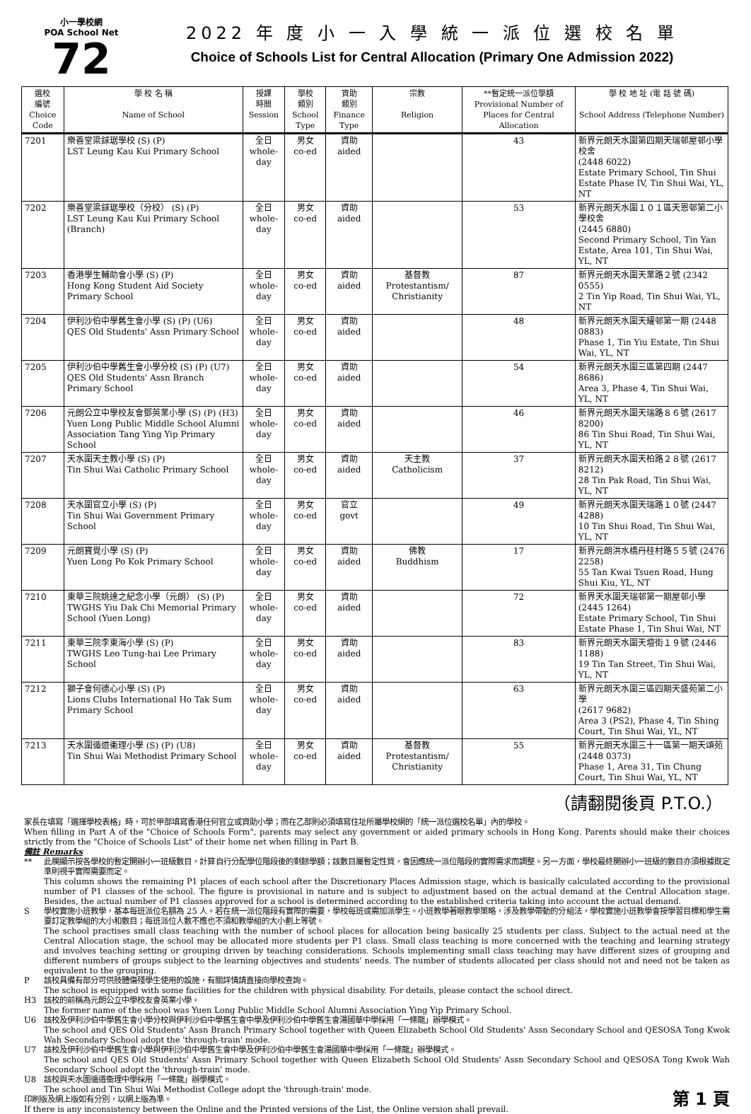小一學校網
POA School Net
72
2022 年 度 小 一 入 學 統 一 派 位 選 校 名 單
Choice of Schools List for Central Allocation (Primary One Admission 2022)
| 選校 編號 Choice Code | 學 校 名 稱 Name of School | 授課 時間 Session | 學校 類別 School Type | 資助 類別 Finance Type | 宗教 Religion | **暫定統一派位學額 Provisional Number of Places for Central Allocation | 學 校 地 址 (電 話 號 碼) School Address (Telephone Number) |
| --- | --- | --- | --- | --- | --- | --- | --- |
| 7201 | 樂善堂梁銶琚學校 (S) (P) LST Leung Kau Kui Primary School | 全日 whole-day | 男女 co-ed | 資助 aided | | 43 | 新界元朗天水圍第四期天瑞邨屋邨小學校舍 (2448 6022) Estate Primary School, Tin Shui Estate Phase IV, Tin Shui Wai, YL, NT |
| 7202 | 樂善堂梁銶琚學校（分校） (S) (P) LST Leung Kau Kui Primary School (Branch) | 全日 whole-day | 男女 co-ed | 資助 aided | | 53 | 新界元朗天水圍１０１區天恩邨第二小學校舍 (2445 6880) Second Primary School, Tin Yan Estate, Area 101, Tin Shui Wai, YL, NT |
| 7203 | 香港學生輔助會小學 (S) (P) Hong Kong Student Aid Society Primary School | 全日 whole-day | 男女 co-ed | 資助 aided | 基督教 Protestantism/ Christianity | 87 | 新界元朗天水圍天業路２號 (2342 0555) 2 Tin Yip Road, Tin Shui Wai, YL, NT |
| 7204 | 伊利沙伯中學舊生會小學 (S) (P) (U6) QES Old Students' Assn Primary School | 全日 whole-day | 男女 co-ed | 資助 aided | | 48 | 新界元朗天水圍天耀邨第一期 (2448 0883) Phase 1, Tin Yiu Estate, Tin Shui Wai, YL, NT |
| 7205 | 伊利沙伯中學舊生會小學分校 (S) (P) (U7) QES Old Students' Assn Branch Primary School | 全日 whole-day | 男女 co-ed | 資助 aided | | 54 | 新界元朗天水圍三區第四期 (2447 8686) Area 3, Phase 4, Tin Shui Wai, YL, NT |
| 7206 | 元朗公立中學校友會鄧英業小學 (S) (P) (H3) Yuen Long Public Middle School Alumni Association Tang Ying Yip Primary School | 全日 whole-day | 男女 co-ed | 資助 aided | | 46 | 新界元朗天水圍天瑞路８６號 (2617 8200) 86 Tin Shui Road, Tin Shui Wai, YL, NT |
| 7207 | 天水圍天主教小學 (S) (P) Tin Shui Wai Catholic Primary School | 全日 whole-day | 男女 co-ed | 資助 aided | 天主教 Catholicism | 37 | 新界元朗天水圍天柏路２８號 (2617 8212) 28 Tin Pak Road, Tin Shui Wai, YL, NT |
| 7208 | 天水圍官立小學 (S) (P) Tin Shui Wai Government Primary School | 全日 whole-day | 男女 co-ed | 官立 govt | | 49 | 新界元朗天水圍天瑞路１０號 (2447 4288) 10 Tin Shui Road, Tin Shui Wai, YL, NT |
| 7209 | 元朗寶覺小學 (S) (P) Yuen Long Po Kok Primary School | 全日 whole-day | 男女 co-ed | 資助 aided | 佛教 Buddhism | 17 | 新界元朗洪水橋丹桂村路５５號 (2476 2258) 55 Tan Kwai Tsuen Road, Hung Shui Kiu, YL, NT |
| 7210 | 東華三院姚達之紀念小學（元朗） (S) (P) TWGHS Yiu Dak Chi Memorial Primary School (Yuen Long) | 全日 whole-day | 男女 co-ed | 資助 aided | | 72 | 新界天水圍天瑞邨第一期屋邨小學 (2445 1264) Estate Primary School, Tin Shui Estate Phase 1, Tin Shui Wai, NT |
| 7211 | 東華三院李東海小學 (S) (P) TWGHS Leo Tung-hai Lee Primary School | 全日 whole-day | 男女 co-ed | 資助 aided | | 83 | 新界元朗天水圍天壇街１９號 (2446 1188) 19 Tin Tan Street, Tin Shui Wai, YL, NT |
| 7212 | 獅子會何德心小學 (S) (P) Lions Clubs International Ho Tak Sum Primary School | 全日 whole-day | 男女 co-ed | 資助 aided | | 63 | 新界元朗天水圍三區四期天盛苑第二小學 (2617 9682) Area 3 (PS2), Phase 4, Tin Shing Court, Tin Shui Wai, YL, NT |
| 7213 | 天水圍循道衞理小學 (S) (P) (U8) Tin Shui Wai Methodist Primary School | 全日 whole-day | 男女 co-ed | 資助 aided | 基督教 Protestantism/ Christianity | 55 | 新界元朗天水圍三十一區第一期天頌苑 (2448 0373) Phase 1, Area 31, Tin Chung Court, Tin Shui Wai, YL, NT |
（請翻閱後頁 P.T.O.）
家長在填寫「選擇學校表格」時，可於甲部填寫香港任何官立或資助小學；而在乙部則必須填寫住址所屬學校網的「統一派位選校名單」內的學校。
When filling in Part A of the "Choice of Schools Form", parents may select any government or aided primary schools in Hong Kong. Parents should make their choices strictly from the "Choice of Schools List" of their home net when filling in Part B.
備註 Remarks
** 此欄顯示按各學校的暫定開辦小一班級數目，計算自行分配學位階段後的剩餘學額；該數目屬暫定性質，會因應統一派位階段的實際需求而調整。另一方面，學校最終開辦小一班級的數目亦須根據既定準則視乎實際需要而定。
This column shows the remaining P1 places of each school after the Discretionary Places Admission stage, which is basically calculated according to the provisional number of P1 classes of the school. The figure is provisional in nature and is subject to adjustment based on the actual demand at the Central Allocation stage. Besides, the actual number of P1 classes approved for a school is determined according to the established criteria taking into account the actual demand.
S 學校實施小班教學，基本每班派位名額為 25 人。若在統一派位階段有實際的需要，學校每班或需加派學生。小班教學著眼教學策略，涉及教學帶動的分組法，學校實施小班教學會按學習目標和學生需要訂定教學組的大小和數目；每班派位人數不應也不須和教學組的大小劃上等號。
The school practises small class teaching with the number of school places for allocation being basically 25 students per class. Subject to the actual need at the Central Allocation stage, the school may be allocated more students per P1 class. Small class teaching is more concerned with the teaching and learning strategy and involves teaching setting or grouping driven by teaching considerations. Schools implementing small class teaching may have different sizes of grouping and different numbers of groups subject to the learning objectives and students' needs. The number of students allocated per class should not and need not be taken as equivalent to the grouping.
P 該校具備有部分可供肢體傷殘學生使用的設施，有關詳情請直接向學校查詢。
The school is equipped with some facilities for the children with physical disability. For details, please contact the school direct.
H3 該校的前稱為元朗公立中學校友會英業小學。
The former name of the school was Yuen Long Public Middle School Alumni Association Ying Yip Primary School.
U6 該校及伊利沙伯中學舊生會小學分校與伊利沙伯中學舊生會中學及伊利沙伯中學舊生會湯國華中學採用「一條龍」辦學模式。
The school and QES Old Students' Assn Branch Primary School together with Queen Elizabeth School Old Students' Assn Secondary School and QESOSA Tong Kwok Wah Secondary School adopt the 'through-train' mode.
U7 該校及伊利沙伯中學舊生會小學與伊利沙伯中學舊生會中學及伊利沙伯中學舊生會湯國華中學採用「一條龍」辦學模式。
The school and QES Old Students' Assn Primary School together with Queen Elizabeth School Old Students' Assn Secondary School and QESOSA Tong Kwok Wah Secondary School adopt the 'through-train' mode.
U8 該校與天水圍循道衞理中學採用「一條龍」辦學模式。
The school and Tin Shui Wai Methodist College adopt the 'through-train' mode.
第 1 頁 印刷版及網上版如有分別，以網上版為準。
If there is any inconsistency between the Online and the Printed versions of the List, the Online version shall prevail.